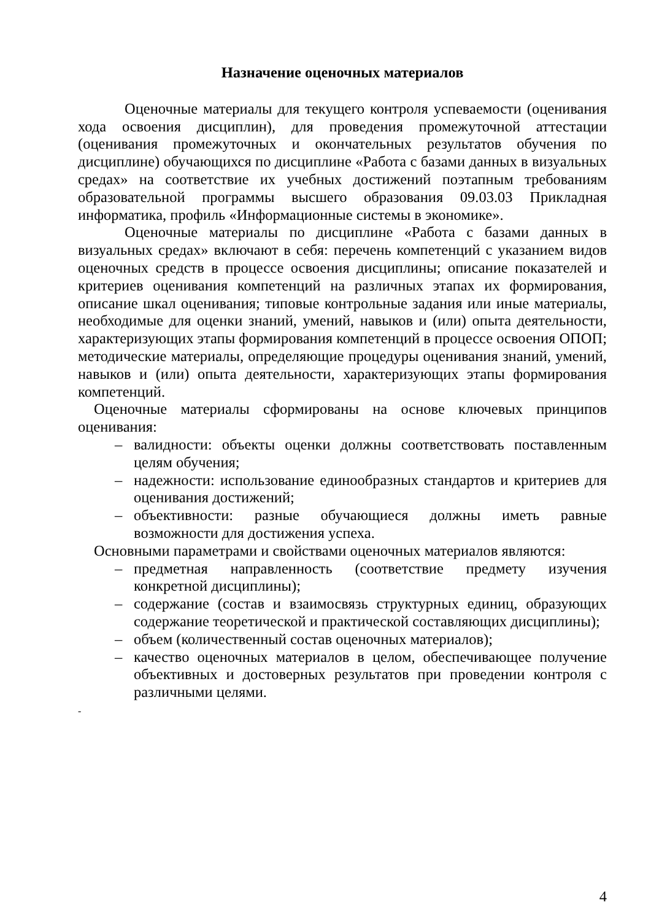Назначение оценочных материалов
Оценочные материалы для текущего контроля успеваемости (оценивания хода освоения дисциплин), для проведения промежуточной аттестации (оценивания промежуточных и окончательных результатов обучения по дисциплине) обучающихся по дисциплине «Работа с базами данных в визуальных средах» на соответствие их учебных достижений поэтапным требованиям образовательной программы высшего образования 09.03.03 Прикладная информатика, профиль «Информационные системы в экономике».
Оценочные материалы по дисциплине «Работа с базами данных в визуальных средах» включают в себя: перечень компетенций с указанием видов оценочных средств в процессе освоения дисциплины; описание показателей и критериев оценивания компетенций на различных этапах их формирования, описание шкал оценивания; типовые контрольные задания или иные материалы, необходимые для оценки знаний, умений, навыков и (или) опыта деятельности, характеризующих этапы формирования компетенций в процессе освоения ОПОП; методические материалы, определяющие процедуры оценивания знаний, умений, навыков и (или) опыта деятельности, характеризующих этапы формирования компетенций.
Оценочные материалы сформированы на основе ключевых принципов оценивания:
– валидности: объекты оценки должны соответствовать поставленным целям обучения;
– надежности: использование единообразных стандартов и критериев для оценивания достижений;
– объективности: разные обучающиеся должны иметь равные возможности для достижения успеха.
Основными параметрами и свойствами оценочных материалов являются:
– предметная направленность (соответствие предмету изучения конкретной дисциплины);
– содержание (состав и взаимосвязь структурных единиц, образующих содержание теоретической и практической составляющих дисциплины);
– объем (количественный состав оценочных материалов);
– качество оценочных материалов в целом, обеспечивающее получение объективных и достоверных результатов при проведении контроля с различными целями.
-
4